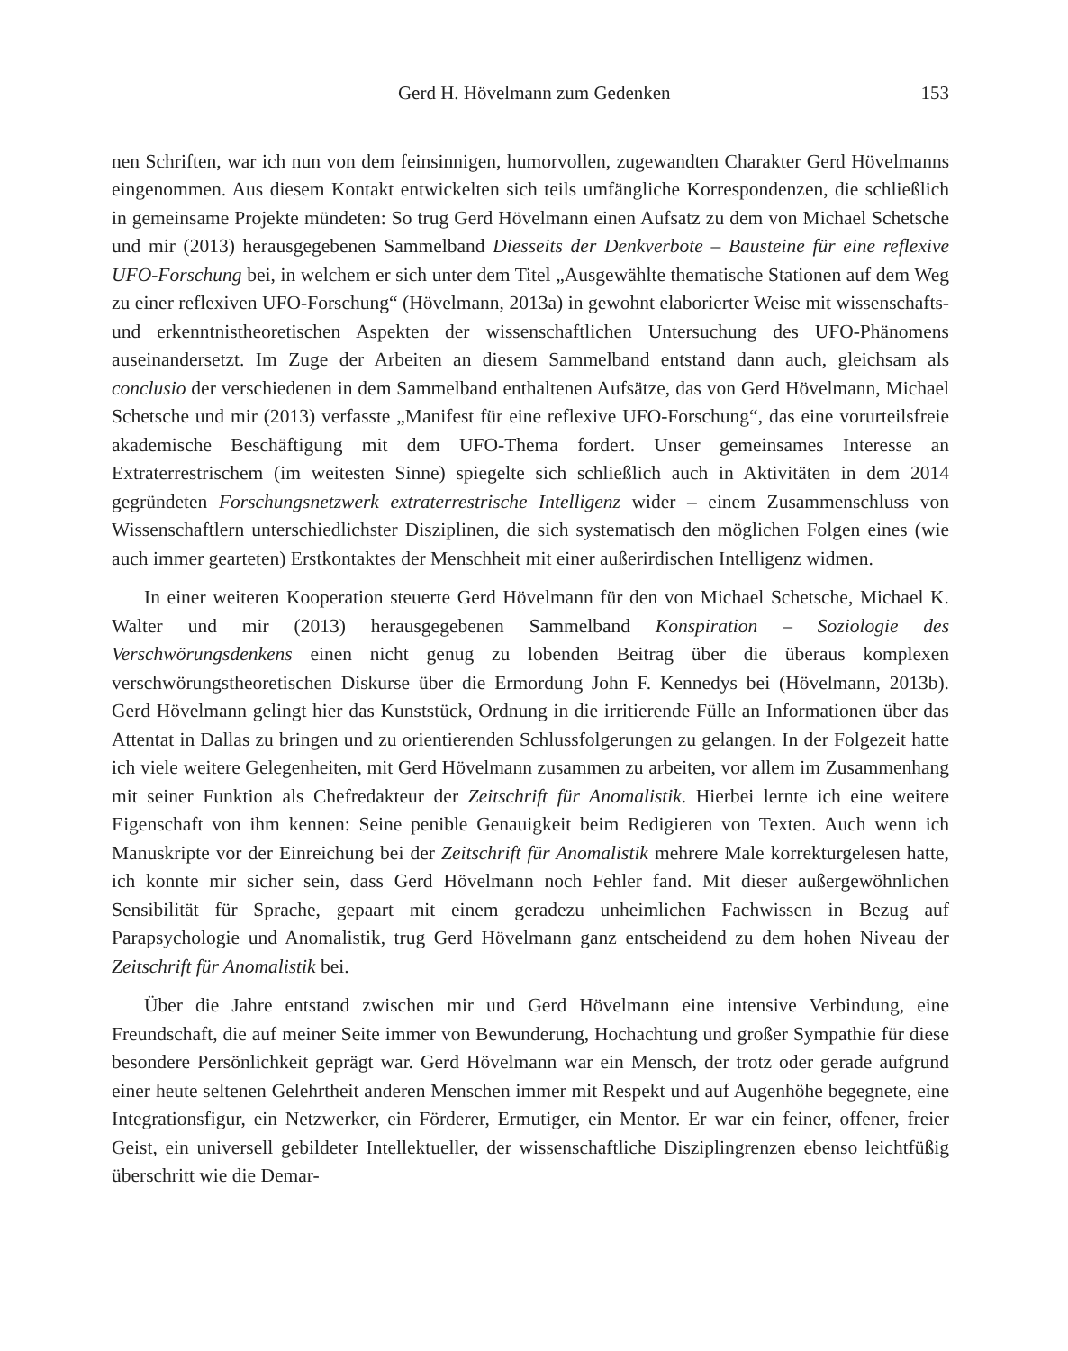Gerd H. Hövelmann zum Gedenken 153
nen Schriften, war ich nun von dem feinsinnigen, humorvollen, zugewandten Charakter Gerd Hövelmanns eingenommen. Aus diesem Kontakt entwickelten sich teils umfängliche Korrespondenzen, die schließlich in gemeinsame Projekte mündeten: So trug Gerd Hövelmann einen Aufsatz zu dem von Michael Schetsche und mir (2013) herausgegebenen Sammelband Diesseits der Denkverbote – Bausteine für eine reflexive UFO-Forschung bei, in welchem er sich unter dem Titel „Ausgewählte thematische Stationen auf dem Weg zu einer reflexiven UFO-Forschung“ (Hövelmann, 2013a) in gewohnt elaborierter Weise mit wissenschafts- und erkenntnistheoretischen Aspekten der wissenschaftlichen Untersuchung des UFO-Phänomens auseinandersetzt. Im Zuge der Arbeiten an diesem Sammelband entstand dann auch, gleichsam als conclusio der verschiedenen in dem Sammelband enthaltenen Aufsätze, das von Gerd Hövelmann, Michael Schetsche und mir (2013) verfasste „Manifest für eine reflexive UFO-Forschung“, das eine vorurteilsfreie akademische Beschäftigung mit dem UFO-Thema fordert. Unser gemeinsames Interesse an Extraterrestrischem (im weitesten Sinne) spiegelte sich schließlich auch in Aktivitäten in dem 2014 gegründeten Forschungsnetzwerk extraterrestrische Intelligenz wider – einem Zusammenschluss von Wissenschaftlern unterschiedlichster Disziplinen, die sich systematisch den möglichen Folgen eines (wie auch immer gearteten) Erstkontaktes der Menschheit mit einer außerirdischen Intelligenz widmen.
In einer weiteren Kooperation steuerte Gerd Hövelmann für den von Michael Schetsche, Michael K. Walter und mir (2013) herausgegebenen Sammelband Konspiration – Soziologie des Verschwörungsdenkens einen nicht genug zu lobenden Beitrag über die überaus komplexen verschwörungstheoretischen Diskurse über die Ermordung John F. Kennedys bei (Hövelmann, 2013b). Gerd Hövelmann gelingt hier das Kunststück, Ordnung in die irritierende Fülle an Informationen über das Attentat in Dallas zu bringen und zu orientierenden Schlussfolgerungen zu gelangen. In der Folgezeit hatte ich viele weitere Gelegenheiten, mit Gerd Hövelmann zusammen zu arbeiten, vor allem im Zusammenhang mit seiner Funktion als Chefredakteur der Zeitschrift für Anomalistik. Hierbei lernte ich eine weitere Eigenschaft von ihm kennen: Seine penible Genauigkeit beim Redigieren von Texten. Auch wenn ich Manuskripte vor der Einreichung bei der Zeitschrift für Anomalistik mehrere Male korrekturgelesen hatte, ich konnte mir sicher sein, dass Gerd Hövelmann noch Fehler fand. Mit dieser außergewöhnlichen Sensibilität für Sprache, gepaart mit einem geradezu unheimlichen Fachwissen in Bezug auf Parapsychologie und Anomalistik, trug Gerd Hövelmann ganz entscheidend zu dem hohen Niveau der Zeitschrift für Anomalistik bei.
Über die Jahre entstand zwischen mir und Gerd Hövelmann eine intensive Verbindung, eine Freundschaft, die auf meiner Seite immer von Bewunderung, Hochachtung und großer Sympathie für diese besondere Persönlichkeit geprägt war. Gerd Hövelmann war ein Mensch, der trotz oder gerade aufgrund einer heute seltenen Gelehrtheit anderen Menschen immer mit Respekt und auf Augenhöhe begegnete, eine Integrationsfigur, ein Netzwerker, ein Förderer, Ermutiger, ein Mentor. Er war ein feiner, offener, freier Geist, ein universell gebildeter Intellektueller, der wissenschaftliche Disziplingrenzen ebenso leichtfüßig überschritt wie die Demar-